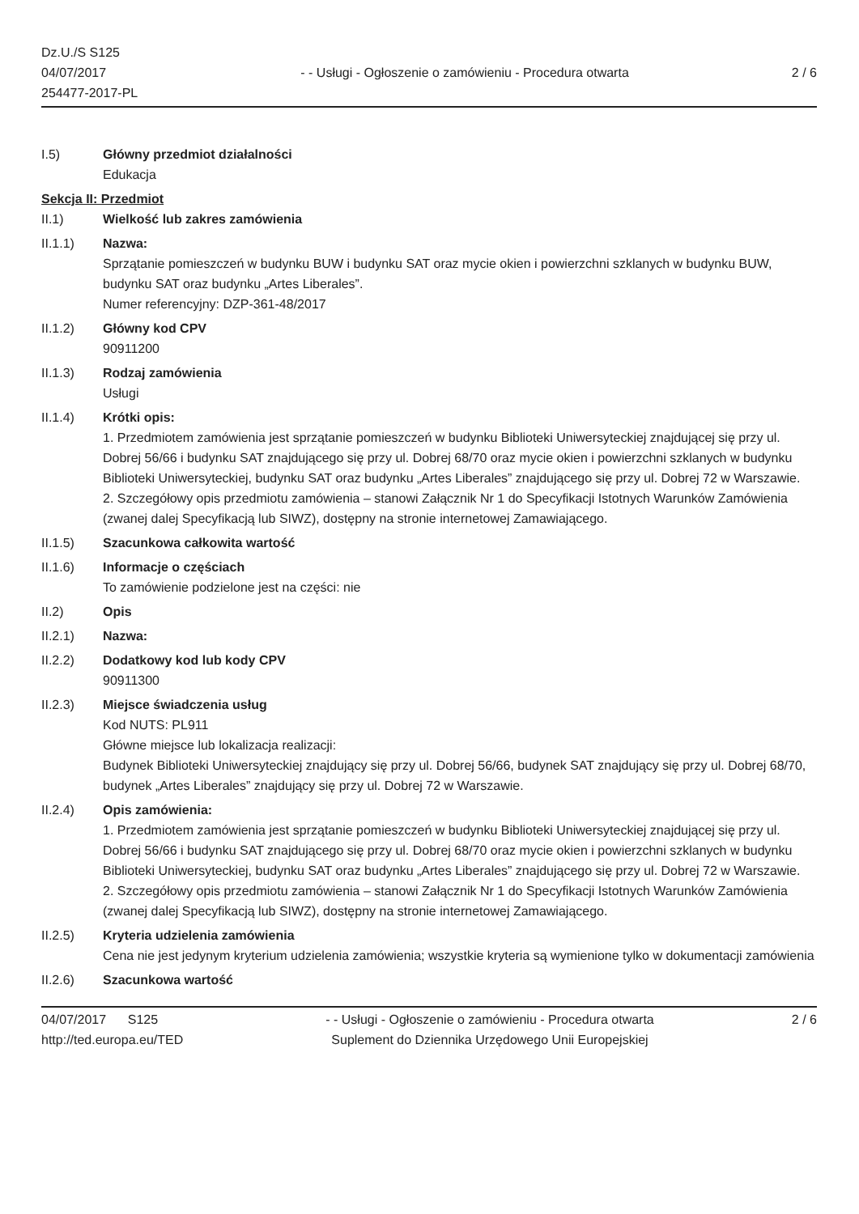Dz.U./S S125
04/07/2017
254477-2017-PL
- - Usługi - Ogłoszenie o zamówieniu - Procedura otwarta
2 / 6
I.5) Główny przedmiot działalności
Edukacja
Sekcja II: Przedmiot
II.1) Wielkość lub zakres zamówienia
II.1.1) Nazwa:
Sprzątanie pomieszczeń w budynku BUW i budynku SAT oraz mycie okien i powierzchni szklanych w budynku BUW, budynku SAT oraz budynku „Artes Liberales”.
Numer referencyjny: DZP-361-48/2017
II.1.2) Główny kod CPV
90911200
II.1.3) Rodzaj zamówienia
Usługi
II.1.4) Krótki opis:
1. Przedmiotem zamówienia jest sprzątanie pomieszczeń w budynku Biblioteki Uniwersyteckiej znajdującej się przy ul. Dobrej 56/66 i budynku SAT znajdującego się przy ul. Dobrej 68/70 oraz mycie okien i powierzchni szklanych w budynku Biblioteki Uniwersyteckiej, budynku SAT oraz budynku „Artes Liberales” znajdującego się przy ul. Dobrej 72 w Warszawie.
2. Szczegółowy opis przedmiotu zamówienia – stanowi Załącznik Nr 1 do Specyfikacji Istotnych Warunków Zamówienia (zwanej dalej Specyfikacją lub SIWZ), dostępny na stronie internetowej Zamawiającego.
II.1.5) Szacunkowa całkowita wartość
II.1.6) Informacje o częściach
To zamówienie podzielone jest na części: nie
II.2) Opis
II.2.1) Nazwa:
II.2.2) Dodatkowy kod lub kody CPV
90911300
II.2.3) Miejsce świadczenia usług
Kod NUTS: PL911
Główne miejsce lub lokalizacja realizacji:
Budynek Biblioteki Uniwersyteckiej znajdujący się przy ul. Dobrej 56/66, budynek SAT znajdujący się przy ul. Dobrej 68/70, budynek „Artes Liberales” znajdujący się przy ul. Dobrej 72 w Warszawie.
II.2.4) Opis zamówienia:
1. Przedmiotem zamówienia jest sprzątanie pomieszczeń w budynku Biblioteki Uniwersyteckiej znajdującej się przy ul. Dobrej 56/66 i budynku SAT znajdującego się przy ul. Dobrej 68/70 oraz mycie okien i powierzchni szklanych w budynku Biblioteki Uniwersyteckiej, budynku SAT oraz budynku „Artes Liberales” znajdującego się przy ul. Dobrej 72 w Warszawie.
2. Szczegółowy opis przedmiotu zamówienia – stanowi Załącznik Nr 1 do Specyfikacji Istotnych Warunków Zamówienia (zwanej dalej Specyfikacją lub SIWZ), dostępny na stronie internetowej Zamawiającego.
II.2.5) Kryteria udzielenia zamówienia
Cena nie jest jedynym kryterium udzielenia zamówienia; wszystkie kryteria są wymienione tylko w dokumentacji zamówienia
II.2.6) Szacunkowa wartość
04/07/2017 S125
http://ted.europa.eu/TED
- - Usługi - Ogłoszenie o zamówieniu - Procedura otwarta
Suplement do Dziennika Urzędowego Unii Europejskiej
2 / 6